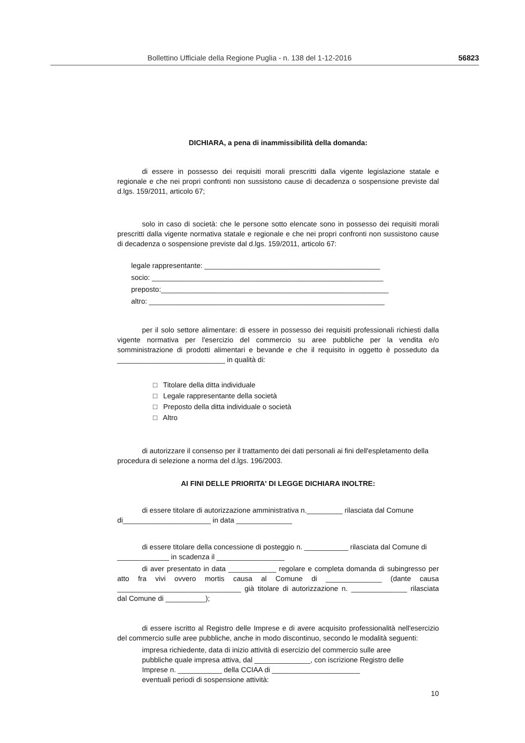Bollettino Ufficiale della Regione Puglia - n. 138 del 1-12-2016 56823
DICHIARA, a pena di inammissibilità della domanda:
di essere in possesso dei requisiti morali prescritti dalla vigente legislazione statale e regionale e che nei propri confronti non sussistono cause di decadenza o sospensione previste dal d.lgs. 159/2011, articolo 67;
solo in caso di società: che le persone sotto elencate sono in possesso dei requisiti morali prescritti dalla vigente normativa statale e regionale e che nei propri confronti non sussistono cause di decadenza o sospensione previste dal d.lgs. 159/2011, articolo 67:
legale rappresentante: ____________________________________________
socio: __________________________________________________________
preposto:_________________________________________________________
altro: ___________________________________________________________
per il solo settore alimentare: di essere in possesso dei requisiti professionali richiesti dalla vigente normativa per l'esercizio del commercio su aree pubbliche per la vendita e/o somministrazione di prodotti alimentari e bevande e che il requisito in oggetto è posseduto da ___________________________ in qualità di:
□ Titolare della ditta individuale
□ Legale rappresentante della società
□ Preposto della ditta individuale o società
□ Altro
di autorizzare il consenso per il trattamento dei dati personali ai fini dell'espletamento della procedura di selezione a norma del d.lgs. 196/2003.
AI FINI DELLE PRIORITA' DI LEGGE DICHIARA INOLTRE:
di essere titolare di autorizzazione amministrativa n._________ rilasciata dal Comune di______________________ in data ______________
di essere titolare della concessione di posteggio n. ___________ rilasciata dal Comune di _____________ in scadenza il _________________
di aver presentato in data ____________ regolare e completa domanda di subingresso per atto fra vivi ovvero mortis causa al Comune di ______________ (dante causa _______________________________ già titolare di autorizzazione n. ______________ rilasciata dal Comune di __________);
di essere iscritto al Registro delle Imprese e di avere acquisito professionalità nell'esercizio del commercio sulle aree pubbliche, anche in modo discontinuo, secondo le modalità seguenti:
impresa richiedente, data di inizio attività di esercizio del commercio sulle aree pubbliche quale impresa attiva, dal ______________, con iscrizione Registro delle Imprese n. ___________ della CCIAA di ______________________
eventuali periodi di sospensione attività:
10